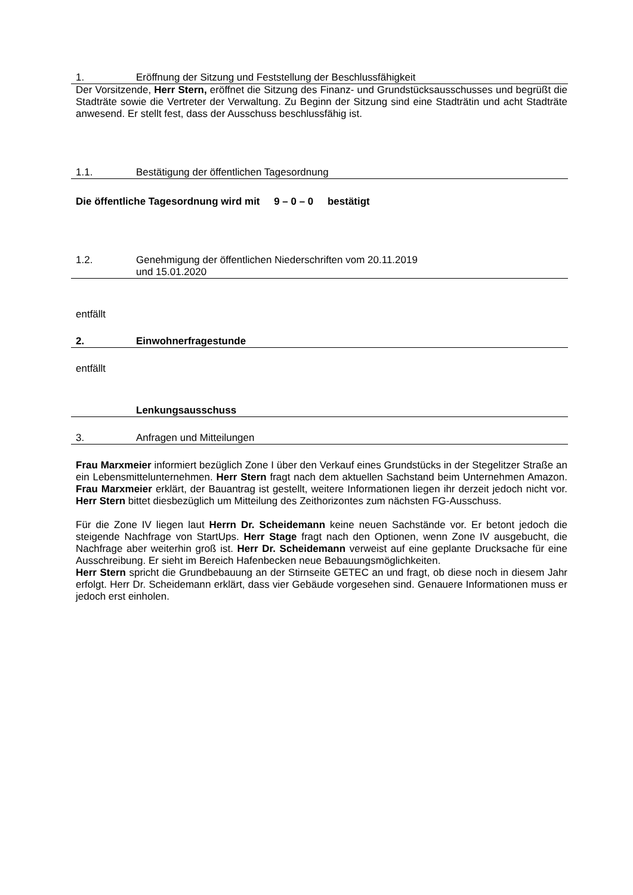1. Eröffnung der Sitzung und Feststellung der Beschlussfähigkeit
Der Vorsitzende, Herr Stern, eröffnet die Sitzung des Finanz- und Grundstücksausschusses und begrüßt die Stadträte sowie die Vertreter der Verwaltung. Zu Beginn der Sitzung sind eine Stadträtin und acht Stadträte anwesend. Er stellt fest, dass der Ausschuss beschlussfähig ist.
1.1. Bestätigung der öffentlichen Tagesordnung
Die öffentliche Tagesordnung wird mit 9 – 0 – 0 bestätigt
1.2. Genehmigung der öffentlichen Niederschriften vom 20.11.2019
und 15.01.2020
entfällt
2. Einwohnerfragestunde
entfällt
Lenkungsausschuss
3. Anfragen und Mitteilungen
Frau Marxmeier informiert bezüglich Zone I über den Verkauf eines Grundstücks in der Stegelitzer Straße an ein Lebensmittelunternehmen. Herr Stern fragt nach dem aktuellen Sachstand beim Unternehmen Amazon. Frau Marxmeier erklärt, der Bauantrag ist gestellt, weitere Informationen liegen ihr derzeit jedoch nicht vor. Herr Stern bittet diesbezüglich um Mitteilung des Zeithorizontes zum nächsten FG-Ausschuss.
Für die Zone IV liegen laut Herrn Dr. Scheidemann keine neuen Sachstände vor. Er betont jedoch die steigende Nachfrage von StartUps. Herr Stage fragt nach den Optionen, wenn Zone IV ausgebucht, die Nachfrage aber weiterhin groß ist. Herr Dr. Scheidemann verweist auf eine geplante Drucksache für eine Ausschreibung. Er sieht im Bereich Hafenbecken neue Bebauungsmöglichkeiten.
Herr Stern spricht die Grundbebauung an der Stirnseite GETEC an und fragt, ob diese noch in diesem Jahr erfolgt. Herr Dr. Scheidemann erklärt, dass vier Gebäude vorgesehen sind. Genauere Informationen muss er jedoch erst einholen.